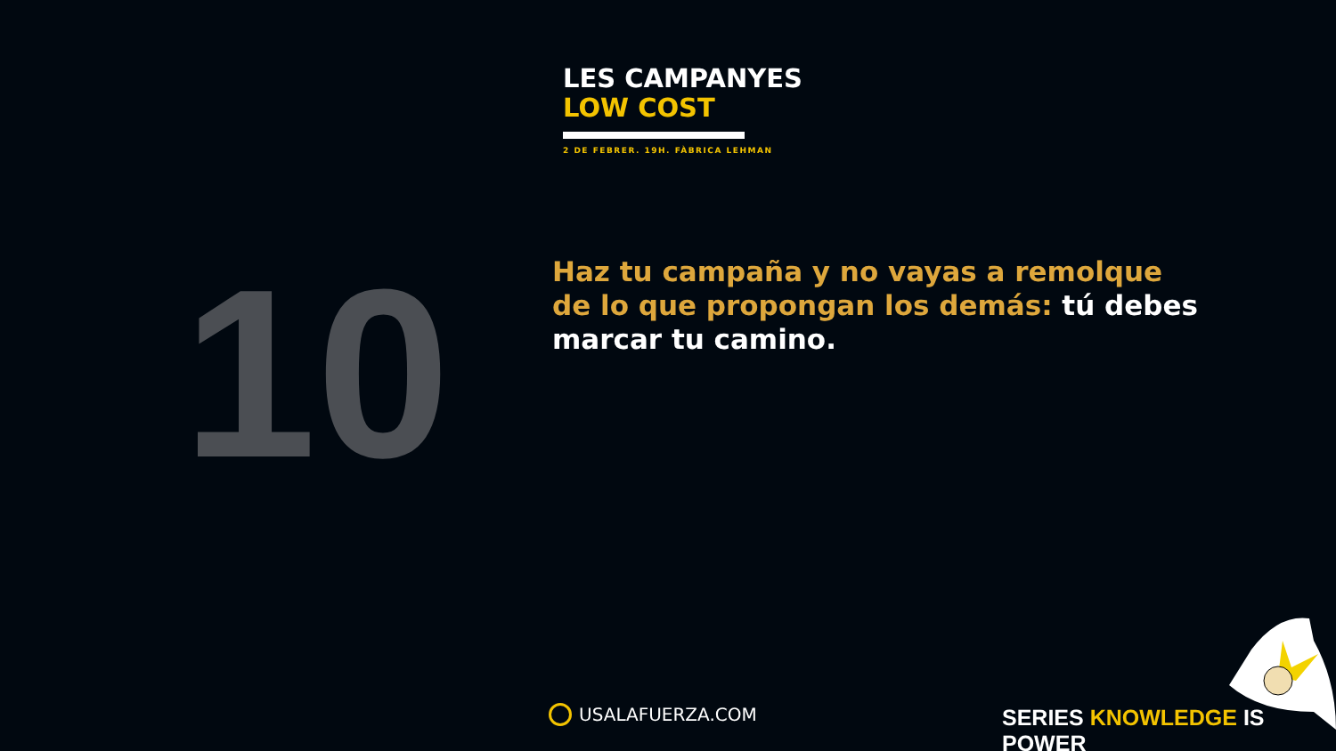LES CAMPANYES
LOW COST
2 DE FEBRER. 19H. FÀBRICA LEHMAN
10
Haz tu campaña y no vayas a remolque de lo que propongan los demás: tú debes marcar tu camino.
USALAFUERZA.COM SERIES KNOWLEDGE IS POWER